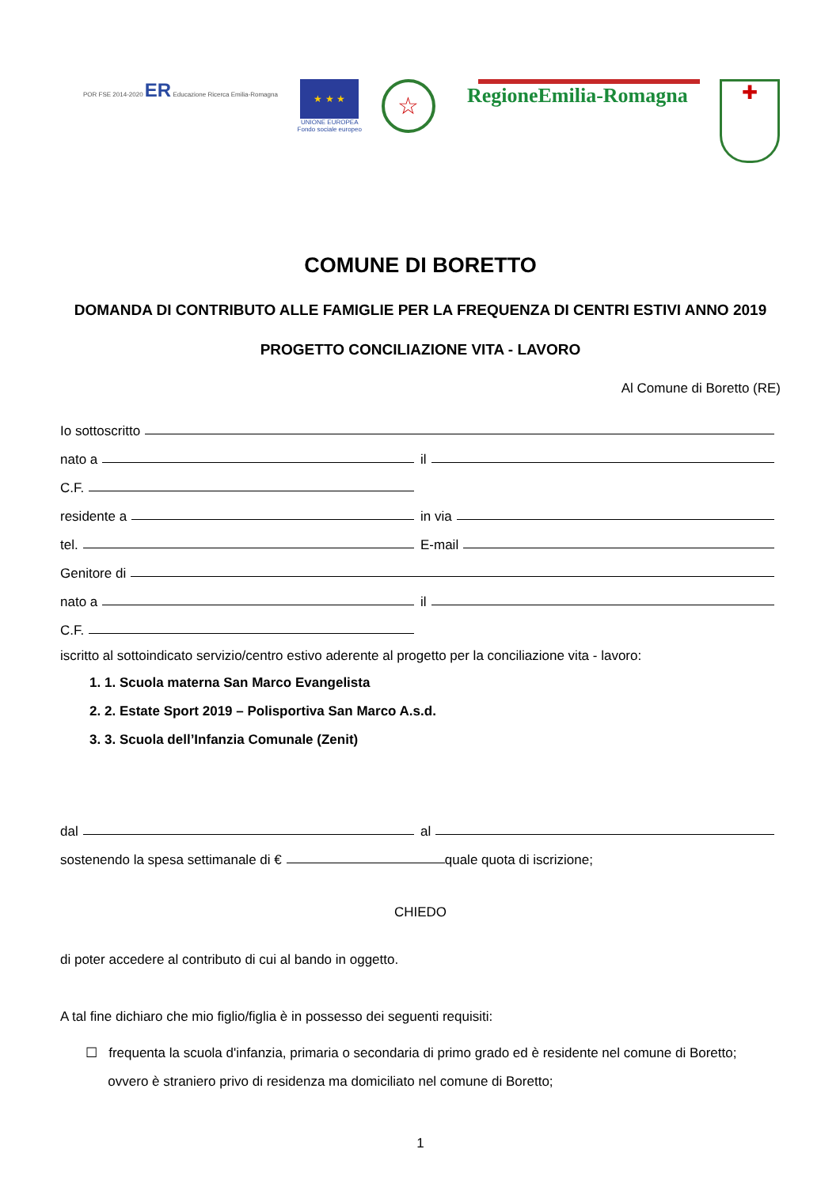POR FSE 2014-2020 ER Educazione Ricerca Emilia-Romagna
★ ★ ★
UNIONE EUROPEA
Fondo sociale europeo
☆
RegioneEmilia-Romagna
✚
COMUNE DI BORETTO
DOMANDA DI CONTRIBUTO ALLE FAMIGLIE PER LA FREQUENZA DI CENTRI ESTIVI ANNO 2019
PROGETTO CONCILIAZIONE VITA - LAVORO
Al Comune di Boretto (RE)
Io sottoscritto
nato a il
C.F.
residente a in via
tel. E-mail
Genitore di
nato a il
C.F.
iscritto al sottoindicato servizio/centro estivo aderente al progetto per la conciliazione vita - lavoro:
1. 1. Scuola materna San Marco Evangelista
2. 2. Estate Sport 2019 – Polisportiva San Marco A.s.d.
3. 3. Scuola dell’Infanzia Comunale (Zenit)
dal al
sostenendo la spesa settimanale di € quale quota di iscrizione;
CHIEDO
di poter accedere al contributo di cui al bando in oggetto.
A tal fine dichiaro che mio figlio/figlia è in possesso dei seguenti requisiti:
☐ frequenta la scuola d'infanzia, primaria o secondaria di primo grado ed è residente nel comune di Boretto;
ovvero è straniero privo di residenza ma domiciliato nel comune di Boretto;
1